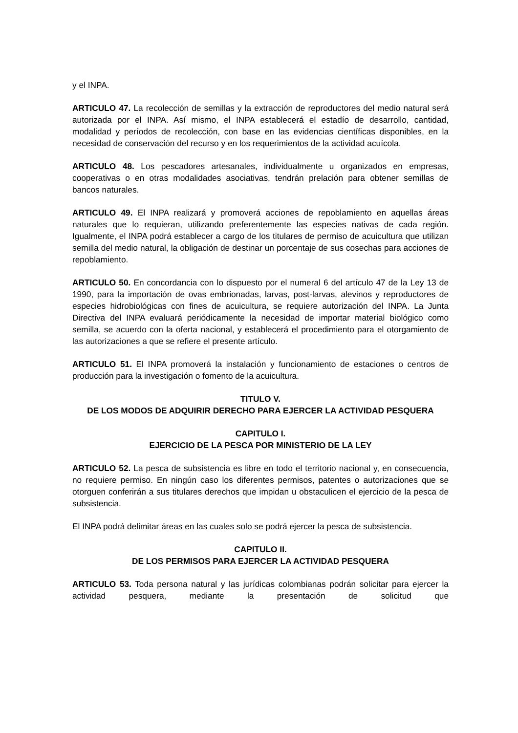y el INPA.
ARTICULO 47. La recolección de semillas y la extracción de reproductores del medio natural será autorizada por el INPA. Así mismo, el INPA establecerá el estadío de desarrollo, cantidad, modalidad y períodos de recolección, con base en las evidencias científicas disponibles, en la necesidad de conservación del recurso y en los requerimientos de la actividad acuícola.
ARTICULO 48. Los pescadores artesanales, individualmente u organizados en empresas, cooperativas o en otras modalidades asociativas, tendrán prelación para obtener semillas de bancos naturales.
ARTICULO 49. El INPA realizará y promoverá acciones de repoblamiento en aquellas áreas naturales que lo requieran, utilizando preferentemente las especies nativas de cada región. Igualmente, el INPA podrá establecer a cargo de los titulares de permiso de acuicultura que utilizan semilla del medio natural, la obligación de destinar un porcentaje de sus cosechas para acciones de repoblamiento.
ARTICULO 50. En concordancia con lo dispuesto por el numeral 6 del artículo 47 de la Ley 13 de 1990, para la importación de ovas embrionadas, larvas, post-larvas, alevinos y reproductores de especies hidrobiológicas con fines de acuicultura, se requiere autorización del INPA. La Junta Directiva del INPA evaluará periódicamente la necesidad de importar material biológico como semilla, se acuerdo con la oferta nacional, y establecerá el procedimiento para el otorgamiento de las autorizaciones a que se refiere el presente artículo.
ARTICULO 51. El INPA promoverá la instalación y funcionamiento de estaciones o centros de producción para la investigación o fomento de la acuicultura.
TITULO V.
DE LOS MODOS DE ADQUIRIR DERECHO PARA EJERCER LA ACTIVIDAD PESQUERA
CAPITULO I.
EJERCICIO DE LA PESCA POR MINISTERIO DE LA LEY
ARTICULO 52. La pesca de subsistencia es libre en todo el territorio nacional y, en consecuencia, no requiere permiso. En ningún caso los diferentes permisos, patentes o autorizaciones que se otorguen conferirán a sus titulares derechos que impidan u obstaculicen el ejercicio de la pesca de subsistencia.
El INPA podrá delimitar áreas en las cuales solo se podrá ejercer la pesca de subsistencia.
CAPITULO II.
DE LOS PERMISOS PARA EJERCER LA ACTIVIDAD PESQUERA
ARTICULO 53. Toda persona natural y las jurídicas colombianas podrán solicitar para ejercer la actividad pesquera, mediante la presentación de solicitud que